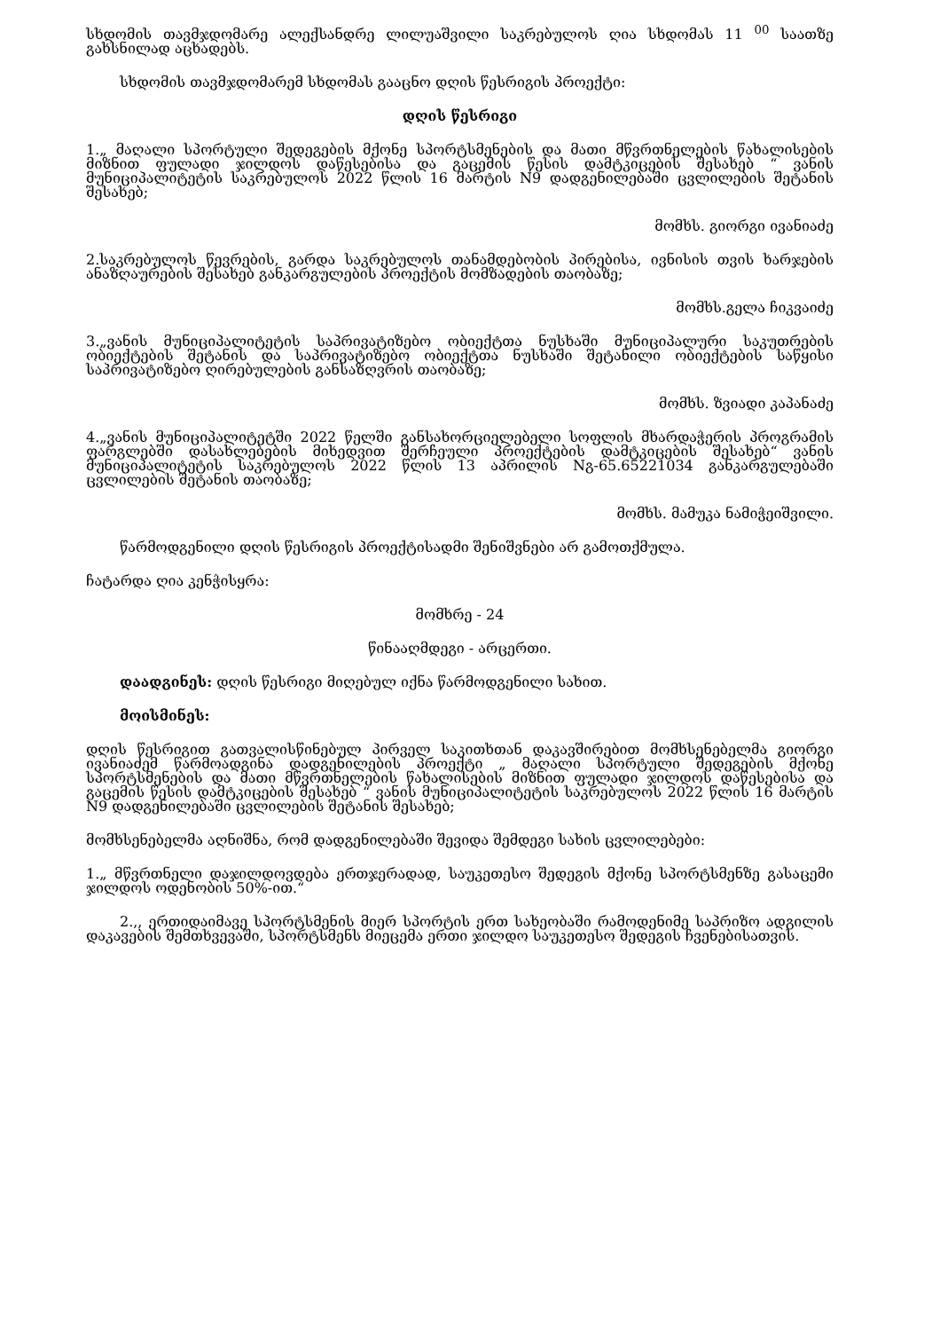სხდომის თავმჯდომარე ალექსანდრე ლილუაშვილი საკრებულოს ღია სხდომას 11 <sup>00</sup> საათზე გახსნილად აცხადებს.
სხდომის თავმჯდომარემ სხდომას გააცნო დღის წესრიგის პროექტი:
დღის წესრიგი
1.„ მაღალი სპორტული შედეგების მქონე სპორტსმენების და მათი მწვრთნელების წახალისების მიზნით ფულადი ჯილდოს დაწესებისა და გაცემის წესის დამტკიცების შესახებ “ ვანის მუნიციპალიტეტის საკრებულოს 2022 წლის 16 მარტის N9 დადგენილებაში ცვლილების შეტანის შესახებ;
მომხს. გიორგი ივანიაძე
2.საკრებულოს წევრების, გარდა საკრებულოს თანამდებობის პირებისა, ივნისის თვის ხარჯების ანაზღაურების შესახებ განკარგულების პროექტის მომზადების თაობაზე;
მომხს.გელა ჩიკვაიძე
3.„ვანის მუნიციპალიტეტის საპრივატიზებო ობიექტთა ნუსხაში მუნიციპალური საკუთრების ობიექტების შეტანის და საპრივატიზებო ობიექტთა ნუსხაში შეტანილი ობიექტების საწყისი საპრივატიზებო ღირებულების განსაზღვრის თაობაზე;
მომხს. ზვიადი კაპანაძე
4.„ვანის მუნიციპალიტეტში 2022 წელში განსახორციელებელი სოფლის მხარდაჭერის პროგრამის ფარგლებში დასახლებების მიხედვით შერჩეული პროექტების დამტკიცების შესახებ“ ვანის მუნიციპალიტეტის საკრებულოს 2022 წლის 13 აპრილის Nგ-65.65221034 განკარგულებაში ცვლილების შეტანის თაობაზე;
მომხს. მამუკა ნამიჭეიშვილი.
წარმოდგენილი დღის წესრიგის პროექტისადმი შენიშვნები არ გამოთქმულა.
ჩატარდა ღია კენჭისყრა:
მომხრე - 24
წინააღმდეგი - არცერთი.
დაადგინეს: დღის წესრიგი მიღებულ იქნა წარმოდგენილი სახით.
მოისმინეს:
დღის წესრიგით გათვალისწინებულ პირველ საკითხთან დაკავშირებით მომხსენებელმა გიორგი ივანიაძემ წარმოადგინა დადგენილების პროექტი „ მაღალი სპორტული შედეგების მქონე სპორტსმენების და მათი მწვრთნელების წახალისების მიზნით ფულადი ჯილდოს დაწესებისა და გაცემის წესის დამტკიცების შესახებ “ ვანის მუნიციპალიტეტის საკრებულოს 2022 წლის 16 მარტის N9 დადგენილებაში ცვლილების შეტანის შესახებ;
მომხსენებელმა აღნიშნა, რომ დადგენილებაში შევიდა შემდეგი სახის ცვლილებები:
1.„ მწვრთნელი დაჯილდოვდება ერთჯერადად, საუკეთესო შედეგის მქონე სპორტსმენზე გასაცემი ჯილდოს ოდენობის 50%-ით.“
2.,, ერთიდაიმავე სპორტსმენის მიერ სპორტის ერთ სახეობაში რამოდენიმე საპრიზო ადგილის დაკავების შემთხვევაში, სპორტსმენს მიეცემა ერთი ჯილდო საუკეთესო შედეგის ჩვენებისათვის.